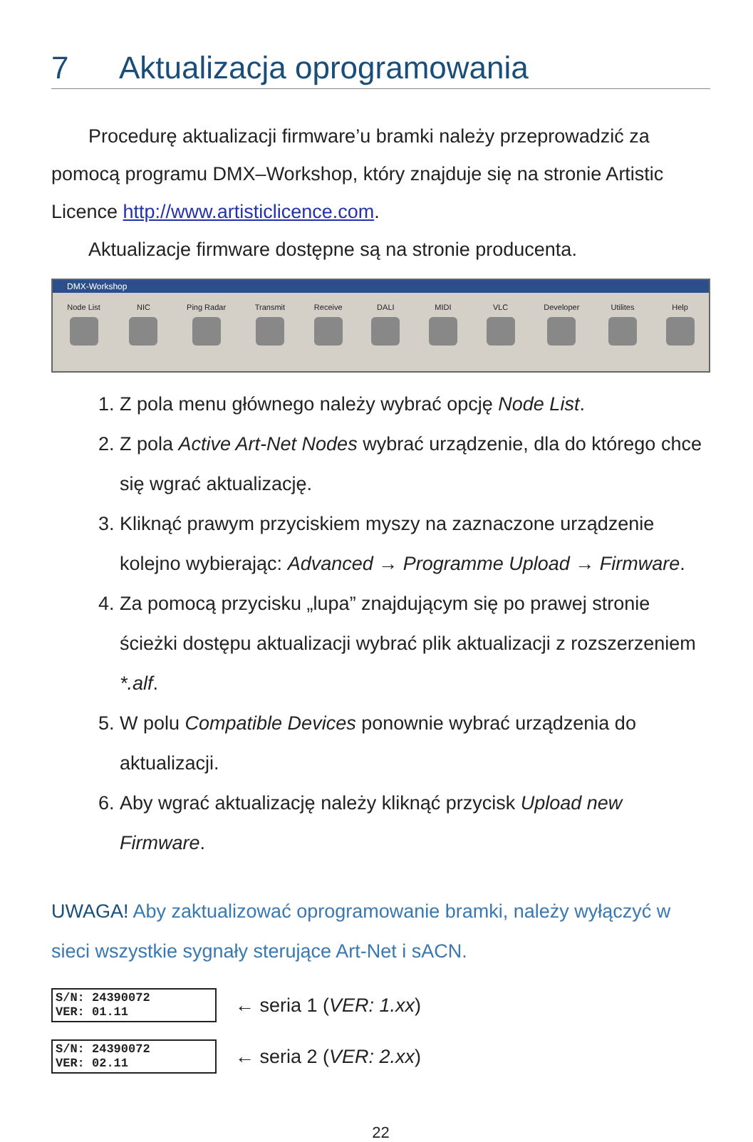7 Aktualizacja oprogramowania
Procedurę aktualizacji firmware’u bramki należy przeprowadzić za pomocą programu DMX–Workshop, który znajduje się na stronie Artistic Licence http://www.artisticlicence.com.
Aktualizacje firmware dostępne są na stronie producenta.
DMX-Workshop
Node List NIC Ping Radar Transmit Receive DALI MIDI VLC Developer Utilites Help
1. Z pola menu głównego należy wybrać opcję Node List.
2. Z pola Active Art-Net Nodes wybrać urządzenie, dla do którego chce się wgrać aktualizację.
3. Kliknąć prawym przyciskiem myszy na zaznaczone urządzenie kolejno wybierając: Advanced → Programme Upload → Firmware.
4. Za pomocą przycisku „lupa” znajdującym się po prawej stronie ścieżki dostępu aktualizacji wybrać plik aktualizacji z rozszerzeniem *.alf.
5. W polu Compatible Devices ponownie wybrać urządzenia do aktualizacji.
6. Aby wgrać aktualizację należy kliknąć przycisk Upload new Firmware.
UWAGA! Aby zaktualizować oprogramowanie bramki, należy wyłączyć w sieci wszystkie sygnały sterujące Art-Net i sACN.
S/N: 24390072
VER: 01.11
← seria 1 (VER: 1.xx)
S/N: 24390072
VER: 02.11
← seria 2 (VER: 2.xx)
22